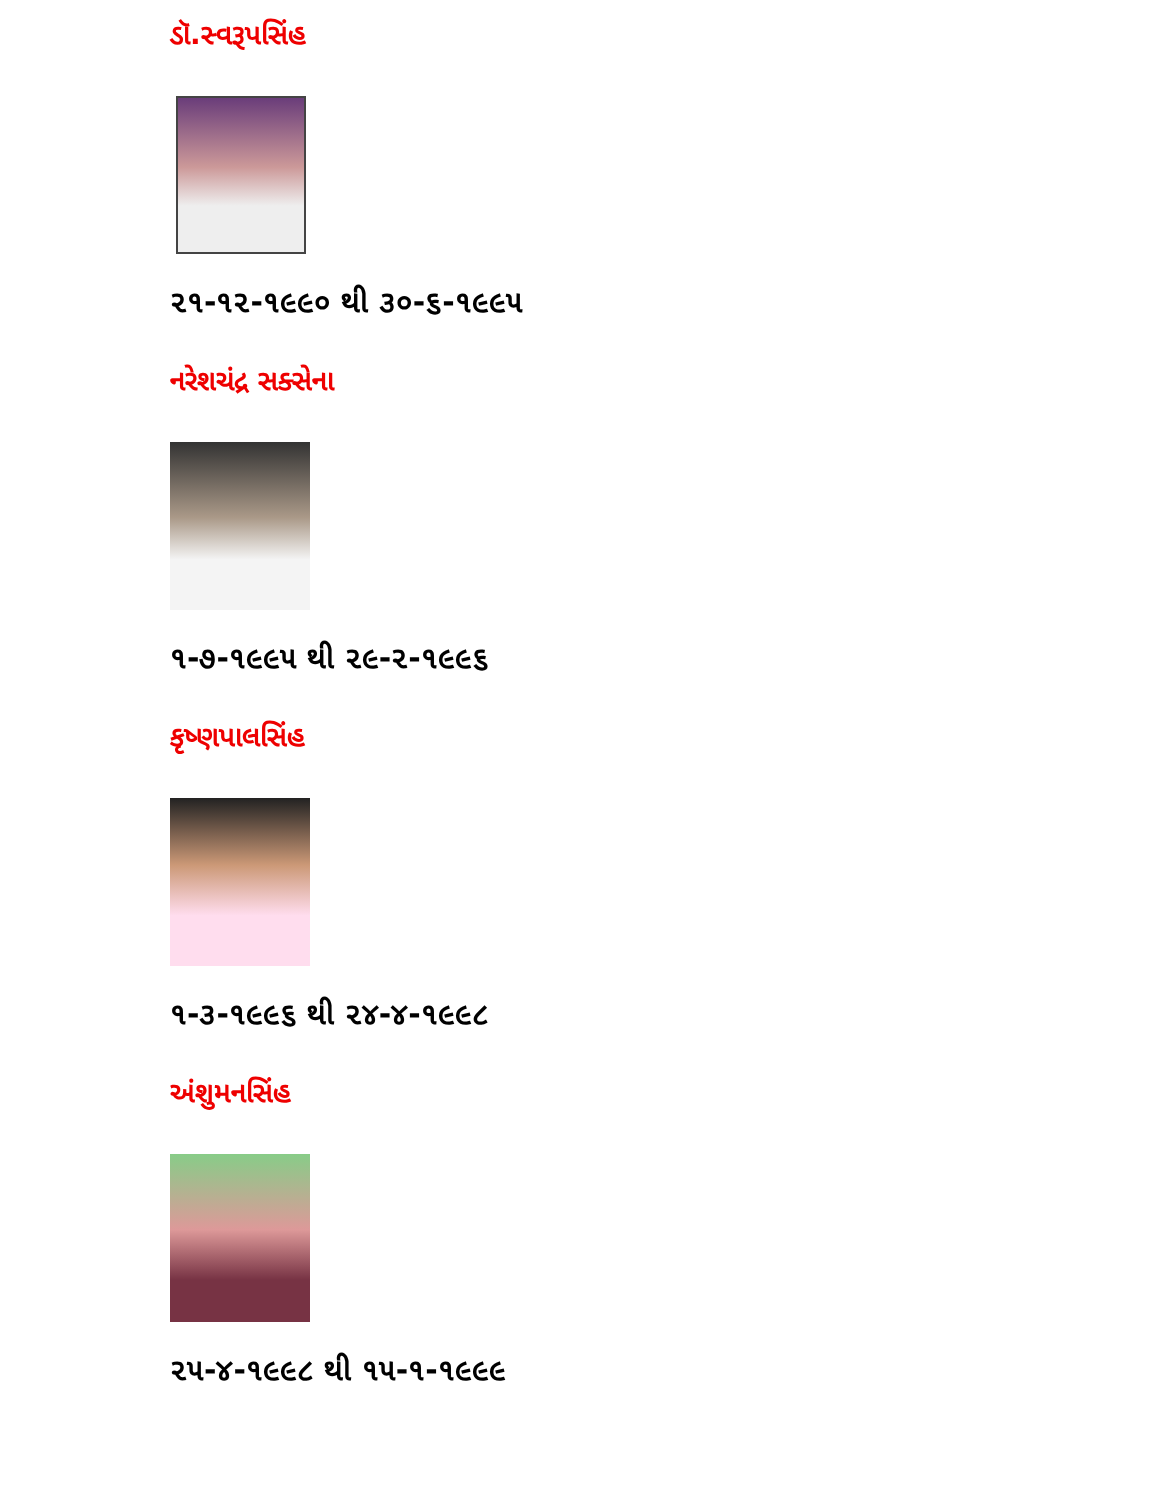ડૉ.સ્વરૂપસિંહ
૨૧-૧૨-૧૯૯૦ થી ૩૦-૬-૧૯૯૫
નરેશચંદ્ર સક્સેના
૧-૭-૧૯૯૫ થી ૨૯-૨-૧૯૯૬
કૃષ્ણપાલસિંહ
૧-૩-૧૯૯૬ થી ૨૪-૪-૧૯૯૮
અંશુમનસિંહ
૨૫-૪-૧૯૯૮ થી ૧૫-૧-૧૯૯૯